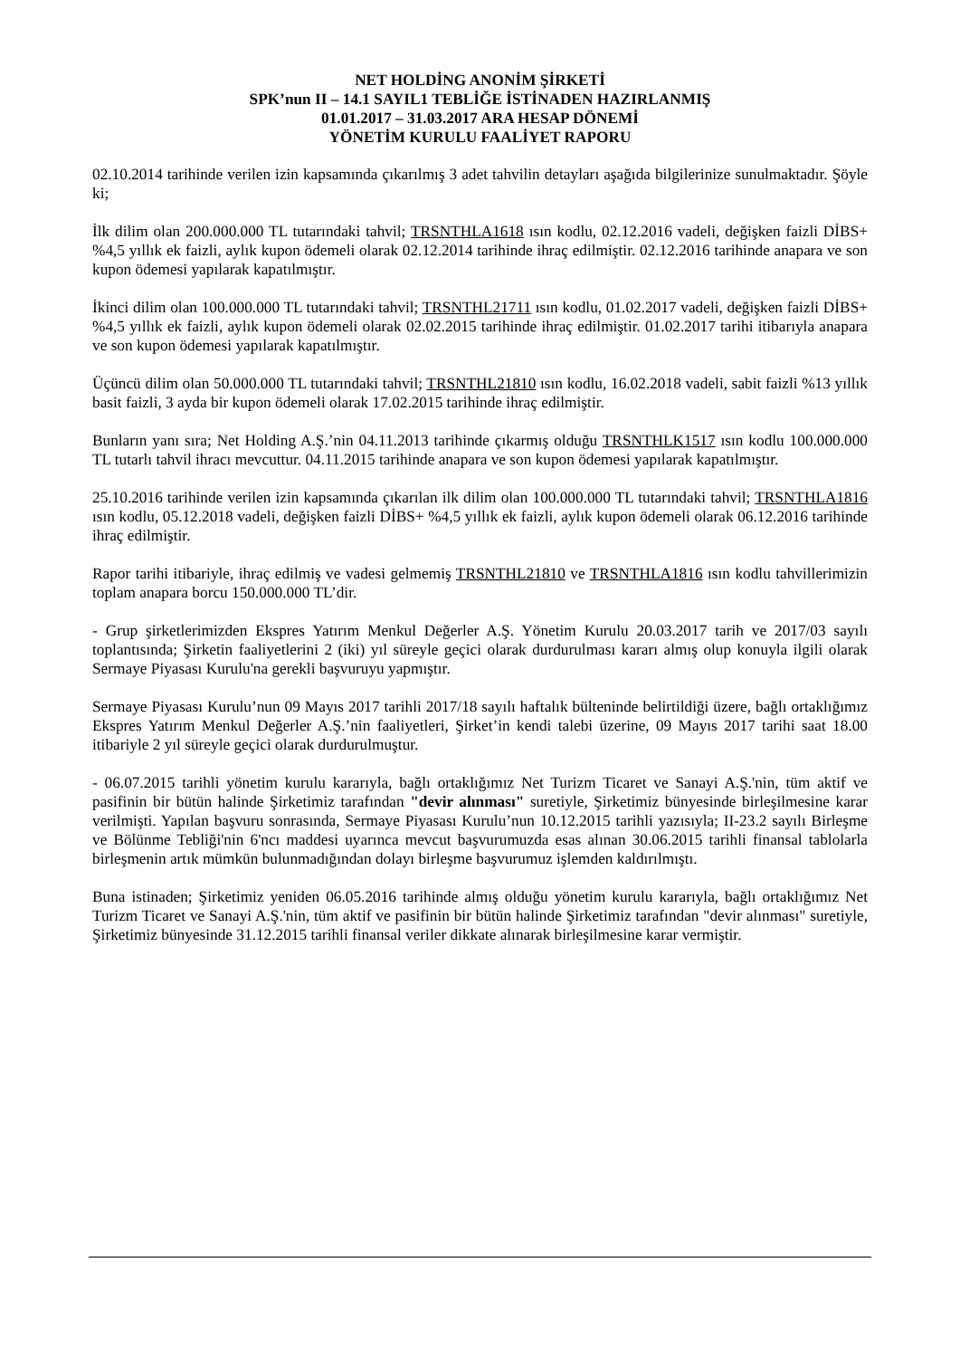NET HOLDİNG ANONİM ŞİRKETİ
SPK’nun II – 14.1 SAYIL1 TEBLİĞE İSTİNADEN HAZIRLANMIŞ
01.01.2017 – 31.03.2017 ARA HESAP DÖNEMİ
YÖNETİM KURULU FAALİYET RAPORU
02.10.2014 tarihinde verilen izin kapsamında çıkarılmış 3 adet tahvilin detayları aşağıda bilgilerinize sunulmaktadır. Şöyle ki;
İlk dilim olan 200.000.000 TL tutarındaki tahvil; TRSNTHLA1618 ısın kodlu, 02.12.2016 vadeli, değişken faizli DİBS+ %4,5 yıllık ek faizli, aylık kupon ödemeli olarak 02.12.2014 tarihinde ihraç edilmiştir. 02.12.2016 tarihinde anapara ve son kupon ödemesi yapılarak kapatılmıştır.
İkinci dilim olan 100.000.000 TL tutarındaki tahvil; TRSNTHL21711 ısın kodlu, 01.02.2017 vadeli, değişken faizli DİBS+ %4,5 yıllık ek faizli, aylık kupon ödemeli olarak 02.02.2015 tarihinde ihraç edilmiştir. 01.02.2017 tarihi itibarıyla anapara ve son kupon ödemesi yapılarak kapatılmıştır.
Üçüncü dilim olan 50.000.000 TL tutarındaki tahvil; TRSNTHL21810 ısın kodlu, 16.02.2018 vadeli, sabit faizli %13 yıllık basit faizli, 3 ayda bir kupon ödemeli olarak 17.02.2015 tarihinde ihraç edilmiştir.
Bunların yanı sıra; Net Holding A.Ş.’nin 04.11.2013 tarihinde çıkarmış olduğu TRSNTHLK1517 ısın kodlu 100.000.000 TL tutarlı tahvil ihracı mevcuttur. 04.11.2015 tarihinde anapara ve son kupon ödemesi yapılarak kapatılmıştır.
25.10.2016 tarihinde verilen izin kapsamında çıkarılan ilk dilim olan 100.000.000 TL tutarındaki tahvil; TRSNTHLA1816 ısın kodlu, 05.12.2018 vadeli, değişken faizli DİBS+ %4,5 yıllık ek faizli, aylık kupon ödemeli olarak 06.12.2016 tarihinde ihraç edilmiştir.
Rapor tarihi itibariyle, ihraç edilmiş ve vadesi gelmemiş TRSNTHL21810 ve TRSNTHLA1816 ısın kodlu tahvillerimizin toplam anapara borcu 150.000.000 TL’dir.
- Grup şirketlerimizden Ekspres Yatırım Menkul Değerler A.Ş. Yönetim Kurulu 20.03.2017 tarih ve 2017/03 sayılı toplantısında; Şirketin faaliyetlerini 2 (iki) yıl süreyle geçici olarak durdurulması kararı almış olup konuyla ilgili olarak Sermaye Piyasası Kurulu'na gerekli başvuruyu yapmıştır.
Sermaye Piyasası Kurulu’nun 09 Mayıs 2017 tarihli 2017/18 sayılı haftalık bülteninde belirtildiği üzere, bağlı ortaklığımız Ekspres Yatırım Menkul Değerler A.Ş.’nin faaliyetleri, Şirket’in kendi talebi üzerine, 09 Mayıs 2017 tarihi saat 18.00 itibariyle 2 yıl süreyle geçici olarak durdurulmuştur.
- 06.07.2015 tarihli yönetim kurulu kararıyla, bağlı ortaklığımız Net Turizm Ticaret ve Sanayi A.Ş.'nin, tüm aktif ve pasifinin bir bütün halinde Şirketimiz tarafından "devir alınması" suretiyle, Şirketimiz bünyesinde birleşilmesine karar verilmişti. Yapılan başvuru sonrasında, Sermaye Piyasası Kurulu’nun 10.12.2015 tarihli yazısıyla; II-23.2 sayılı Birleşme ve Bölünme Tebliği'nin 6'ncı maddesi uyarınca mevcut başvurumuzda esas alınan 30.06.2015 tarihli finansal tablolarla birleşmenin artık mümkün bulunmadığından dolayı birleşme başvurumuz işlemden kaldırılmıştı.
Buna istinaden; Şirketimiz yeniden 06.05.2016 tarihinde almış olduğu yönetim kurulu kararıyla, bağlı ortaklığımız Net Turizm Ticaret ve Sanayi A.Ş.'nin, tüm aktif ve pasifinin bir bütün halinde Şirketimiz tarafından "devir alınması" suretiyle, Şirketimiz bünyesinde 31.12.2015 tarihli finansal veriler dikkate alınarak birleşilmesine karar vermiştir.